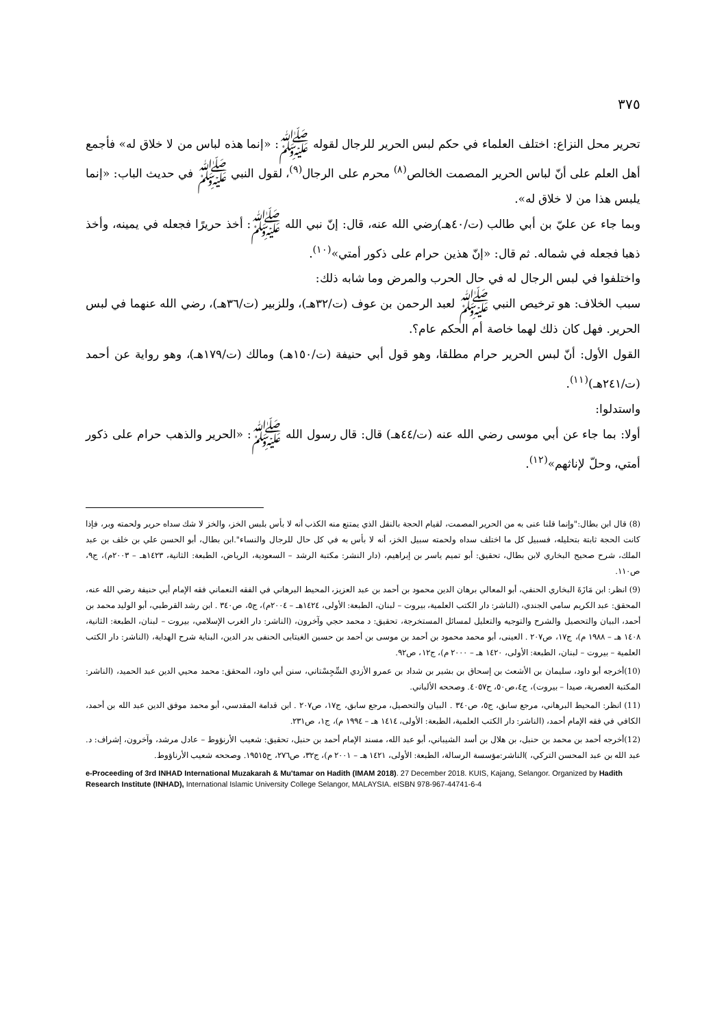٣٧٥
تحرير محل النزاع: اختلف العلماء في حكم لبس الحرير للرجال لقوله ﷺ: «إنما هذه لباس من لا خلاق له» فأجمع أهل العلم على أنّ لباس الحرير المصمت الخالص<sup>(٨)</sup> محرم على الرجال<sup>(٩)</sup>، لقول النبي ﷺ في حديث الباب: «إنما يلبس هذا من لا خلاق له».
وبما جاء عن عليّ بن أبي طالب (ت/٤٠هـ)رضي الله عنه، قال: إنّ نبي الله ﷺ: أخذ حريرًا فجعله في يمينه، وأخذ ذهبا فجعله في شماله. ثم قال: «إنّ هذين حرام على ذكور أمتي»<sup>(١٠)</sup>.
واختلفوا في لبس الرجال له في حال الحرب والمرض وما شابه ذلك:
سبب الخلاف: هو ترخيص النبي ﷺ لعبد الرحمن بن عوف (ت/٣٢هـ)، وللزبير (ت/٣٦هـ)، رضي الله عنهما في لبس الحرير. فهل كان ذلك لهما خاصة أم الحكم عام؟.
القول الأول: أنّ لبس الحرير حرام مطلقا، وهو قول أبي حنيفة (ت/١٥٠هـ) ومالك (ت/١٧٩هـ)، وهو رواية عن أحمد (ت/٢٤١هـ)<sup>(١١)</sup>.
واستدلوا:
أولا: بما جاء عن أبي موسى رضي الله عنه (ت/٤٤هـ) قال: قال رسول الله ﷺ: «الحرير والذهب حرام على ذكور أمتي، وحلّ لإناثهم»<sup>(١٢)</sup>.
(8) قال ابن بطال:"وإنما قلنا عنى به من الحرير المصمت، لقيام الحجة بالنقل الذي يمتنع منه الكذب أنه لا بأس بلبس الخز، والخز لا شك سداه حرير ولحمته وبر، فإذا كانت الحجة ثابتة بتحليله، فسبيل كل ما اختلف سداه ولحمته سبيل الخز، أنه لا بأس به في كل حال للرجال والنساء".ابن بطال، أبو الحسن علي بن خلف بن عبد الملك، شرح صحيح البخاري لابن بطال، تحقيق: أبو تميم ياسر بن إبراهيم، (دار النشر: مكتبة الرشد – السعودية، الرياض، الطبعة: الثانية، ١٤٢٣هـ – ٢٠٠٣م)، ج٩، ص١١٠.
(9) انظر: ابن مَازَةَ البخاري الحنفي، أبو المعالي برهان الدين محمود بن أحمد بن عبد العزيز، المحيط البرهاني في الفقه النعماني فقه الإمام أبي حنيفة رضي الله عنه، المحقق: عبد الكريم سامي الجندي، (الناشر: دار الكتب العلمية، بيروت – لبنان، الطبعة: الأولى، ١٤٢٤هـ – ٢٠٠٤م)، ج٥، ص٣٤٠ . ابن رشد القرطبي، أبو الوليد محمد بن أحمد، البيان والتحصيل والشرح والتوجيه والتعليل لمسائل المستخرجة، تحقيق: د محمد حجي وآخرون، (الناشر: دار الغرب الإسلامي، بيروت – لبنان، الطبعة: الثانية، ١٤٠٨ هـ – ١٩٨٨ م)، ج١٧، ص٢٠٧ . العينى، أبو محمد محمود بن أحمد بن موسى بن أحمد بن حسين الغيتابى الحنفى بدر الدين، البناية شرح الهداية، (الناشر: دار الكتب العلمية – بيروت – لبنان، الطبعة: الأولى، ١٤٢٠ هـ – ٢٠٠٠ م)، ج١٢، ص٩٢.
(10)أخرجه أبو داود، سليمان بن الأشعث بن إسحاق بن بشير بن شداد بن عمرو الأزدي السِّجِسْتاني، سنن أبي داود، المحقق: محمد محيي الدين عبد الحميد، (الناشر: المكتبة العصرية، صيدا – بيروت)، ج٤،ص٥٠، ح٤٠٥٧. وصححه الألباني.
(11) انظر: المحيط البرهاني، مرجع سابق، ج٥، ص٣٤٠ . البيان والتحصيل، مرجع سابق، ج١٧، ص٢٠٧ . ابن قدامة المقدسي، أبو محمد موفق الدين عبد الله بن أحمد، الكافي في فقه الإمام أحمد، (الناشر: دار الكتب العلمية، الطبعة: الأولى، ١٤١٤ هـ – ١٩٩٤ م)، ج١، ص٢٣١.
(12)أخرجه أحمد بن محمد بن حنبل، بن هلال بن أسد الشيباني، أبو عبد الله، مسند الإمام أحمد بن حنبل، تحقيق: شعيب الأرنؤوط – عادل مرشد، وآخرون، إشراف: د. عبد الله بن عبد المحسن التركي، )الناشر:مؤسسة الرسالة، الطبعة: الأولى، ١٤٢١ هـ – ٢٠٠١ م)، ج٣٢، ص٢٧٦، ح١٩٥١٥. وصححه شعيب الأرناؤوط.
e-Proceeding of 3rd INHAD International Muzakarah & Mu'tamar on Hadith (IMAM 2018). 27 December 2018. KUIS, Kajang, Selangor. Organized by Hadith Research Institute (INHAD), International Islamic University College Selangor, MALAYSIA. eISBN 978-967-44741-6-4